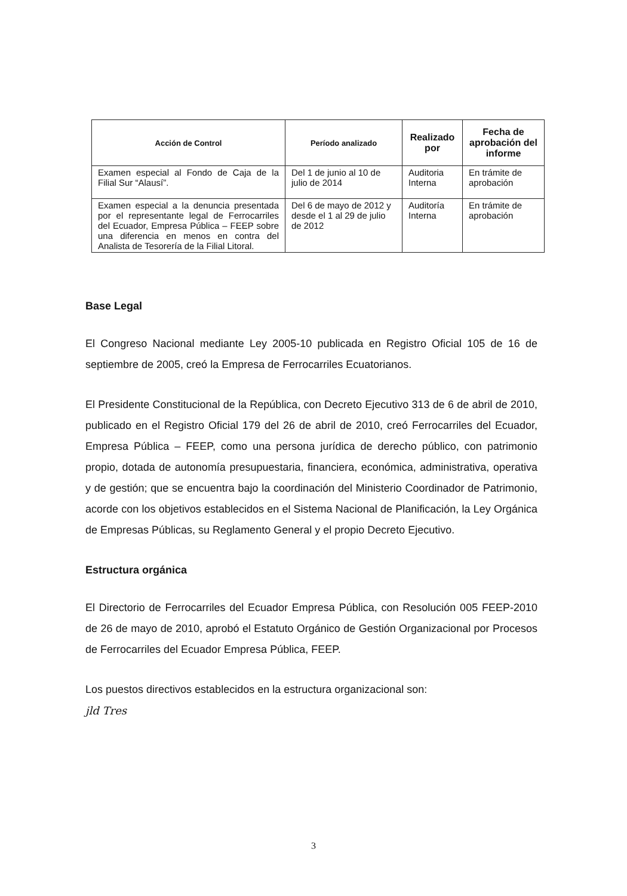| Acción de Control | Período analizado | Realizado por | Fecha de aprobación del informe |
| --- | --- | --- | --- |
| Examen especial al Fondo de Caja de la Filial Sur “Alausí”. | Del 1 de junio al 10 de julio de 2014 | Auditoria Interna | En trámite de aprobación |
| Examen especial a la denuncia presentada por el representante legal de Ferrocarriles del Ecuador, Empresa Pública – FEEP sobre una diferencia en menos en contra del Analista de Tesorería de la Filial Litoral. | Del 6 de mayo de 2012 y desde el 1 al 29 de julio de 2012 | Auditoría Interna | En trámite de aprobación |
Base Legal
El Congreso Nacional mediante Ley 2005-10 publicada en Registro Oficial 105 de 16 de septiembre de 2005, creó la Empresa de Ferrocarriles Ecuatorianos.
El Presidente Constitucional de la República, con Decreto Ejecutivo 313 de 6 de abril de 2010, publicado en el Registro Oficial 179 del 26 de abril de 2010, creó Ferrocarriles del Ecuador, Empresa Pública – FEEP, como una persona jurídica de derecho público, con patrimonio propio, dotada de autonomía presupuestaria, financiera, económica, administrativa, operativa y de gestión; que se encuentra bajo la coordinación del Ministerio Coordinador de Patrimonio, acorde con los objetivos establecidos en el Sistema Nacional de Planificación, la Ley Orgánica de Empresas Públicas, su Reglamento General y el propio Decreto Ejecutivo.
Estructura orgánica
El Directorio de Ferrocarriles del Ecuador Empresa Pública, con Resolución 005 FEEP-2010 de 26 de mayo de 2010, aprobó el Estatuto Orgánico de Gestión Organizacional por Procesos de Ferrocarriles del Ecuador Empresa Pública, FEEP.
Los puestos directivos establecidos en la estructura organizacional son:
jld Tres
3